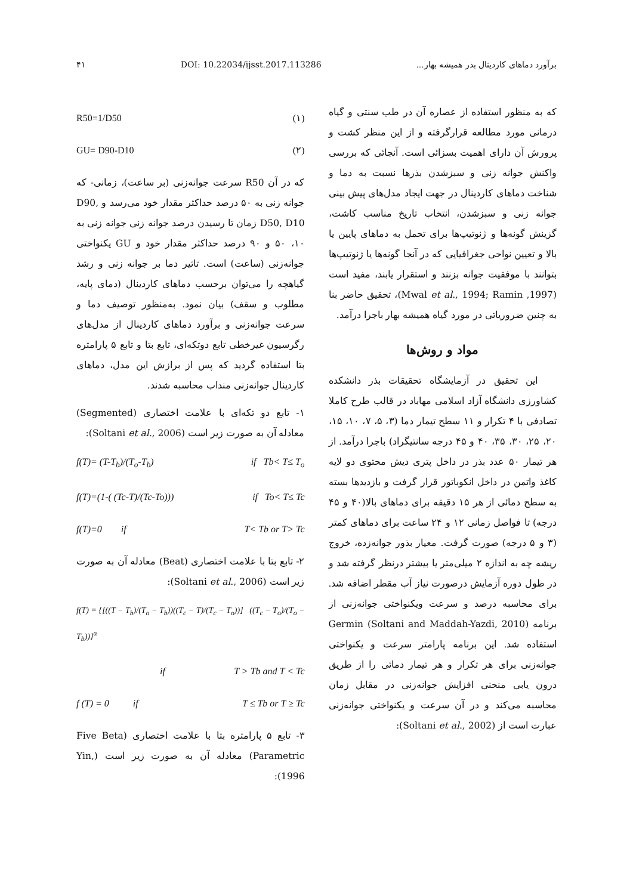برآورد دماهای کاردینال بذر همیشه بهار... DOI: 10.22034/ijsst.2017.113286 ۴۱
که به منظور استفاده از عصاره آن در طب سنتی و گیاه درمانی مورد مطالعه قرارگرفته و از این منظر کشت و پرورش آن دارای اهمیت بسزائی است. آنجائی که بررسی واکنش جوانه زنی و سبزشدن بذرها نسبت به دما و شناخت دماهای کاردینال در جهت ایجاد مدل‌های پیش بینی جوانه زنی و سبزشدن، انتخاب تاریخ مناسب کاشت، گزینش گونه‌ها و ژنوتیپ‌ها برای تحمل به دماهای پایین یا بالا و تعیین نواحی جغرافیایی که در آنجا گونه‌ها یا ژنوتیپ‌ها بتوانند با موفقیت جوانه بزنند و استقرار یابند، مفید است (Mwal et al., 1994; Ramin ,1997)، تحقیق حاضر بنا به چنین ضروریاتی در مورد گیاه همیشه بهار باجرا درآمد.
مواد و روش‌ها
این تحقیق در آزمایشگاه تحقیقات بذر دانشکده کشاورزی دانشگاه آزاد اسلامی مهاباد در قالب طرح کاملا تصادفی با ۴ تکرار و ۱۱ سطح تیمار دما (۳، ۵، ۷، ۱۰، ۱۵، ۲۰، ۲۵، ۳۰، ۳۵، ۴۰ و ۴۵ درجه سانتیگراد) باجرا درآمد. از هر تیمار ۵۰ عدد بذر در داخل پتری دیش محتوی دو لایه کاغذ واتمن در داخل انکوباتور قرار گرفت و بازدیدها بسته به سطح دمائی از هر ۱۵ دقیقه برای دماهای بالا(۴۰ و ۴۵ درجه) تا فواصل زمانی ۱۲ و ۲۴ ساعت برای دماهای کمتر (۳ و ۵ درجه) صورت گرفت. معیار بذور جوانه‌زده، خروج ریشه چه به اندازه ۲ میلی‌متر یا بیشتر درنظر گرفته شد و در طول دوره آزمایش درصورت نیاز آب مقطر اضافه شد. برای محاسبه درصد و سرعت ویکنواختی جوانه‌زنی از برنامه Germin (Soltani and Maddah-Yazdi, 2010) استفاده شد. این برنامه پارامتر سرعت و یکنواختی جوانه‌زنی برای هر تکرار و هر تیمار دمائی را از طریق درون یابی منحنی افزایش جوانه‌زنی در مقابل زمان محاسبه می‌کند و در آن سرعت و یکنواختی جوانه‌زنی عبارت است از (Soltani et al., 2002):
R50=1/D50 (۱)
GU= D90-D10 (۲)
که در آن R50 سرعت جوانه‌زنی (بر ساعت)، زمانی- که جوانه زنی به ۵۰ درصد حداکثر مقدار خود می‌رسد و D90, D50, D10 زمان تا رسیدن درصد جوانه زنی جوانه زنی به ۱۰، ۵۰ و ۹۰ درصد حداکثر مقدار خود و GU یکنواختی جوانه‌زنی (ساعت) است. تاثیر دما بر جوانه زنی و رشد گیاهچه را می‌توان برحسب دماهای کاردینال (دمای پایه، مطلوب و سقف) بیان نمود. به‌منظور توصیف دما و سرعت جوانه‌زنی و برآورد دماهای کاردینال از مدل‌های رگرسیون غیرخطی تابع دوتکه‌ای، تابع بتا و تابع ۵ پارامتره بتا استفاده گردید که پس از برازش این مدل، دماهای کاردینال جوانه‌زنی منداب محاسبه شدند.
۱- تابع دو تکه‌ای با علامت اختصاری (Segmented) معادله آن به صورت زیر است (Soltani et al., 2006):
f(T)= (T-T<sub>b</sub>)/(T<sub>o</sub>-T<sub>b</sub>) if Tb< T≤ T<sub>o</sub>
f(T)=(1-( (Tc-T)/(Tc-To))) if To< T≤ Tc
f(T)=0 if T< Tb or T> Tc
۲- تابع بتا با علامت اختصاری (Beat) معادله آن به صورت زیر است (Soltani et al., 2006):
f(T) = {[((T − T<sub>b</sub>)/(T<sub>o</sub> − T<sub>b</sub>))((T<sub>c</sub> − T)/(T<sub>c</sub> − T<sub>o</sub>))] ((T<sub>c</sub> − T<sub>o</sub>)/(T<sub>o</sub> − T<sub>b</sub>))}<sup>α</sup>
if T > Tb and T < Tc
f (T) = 0 if T ≤ Tb or T ≥ Tc
۳- تابع ۵ پارامتره بتا با علامت اختصاری (Five Beta Parametric) معادله آن به صورت زیر است (Yin, 1996):